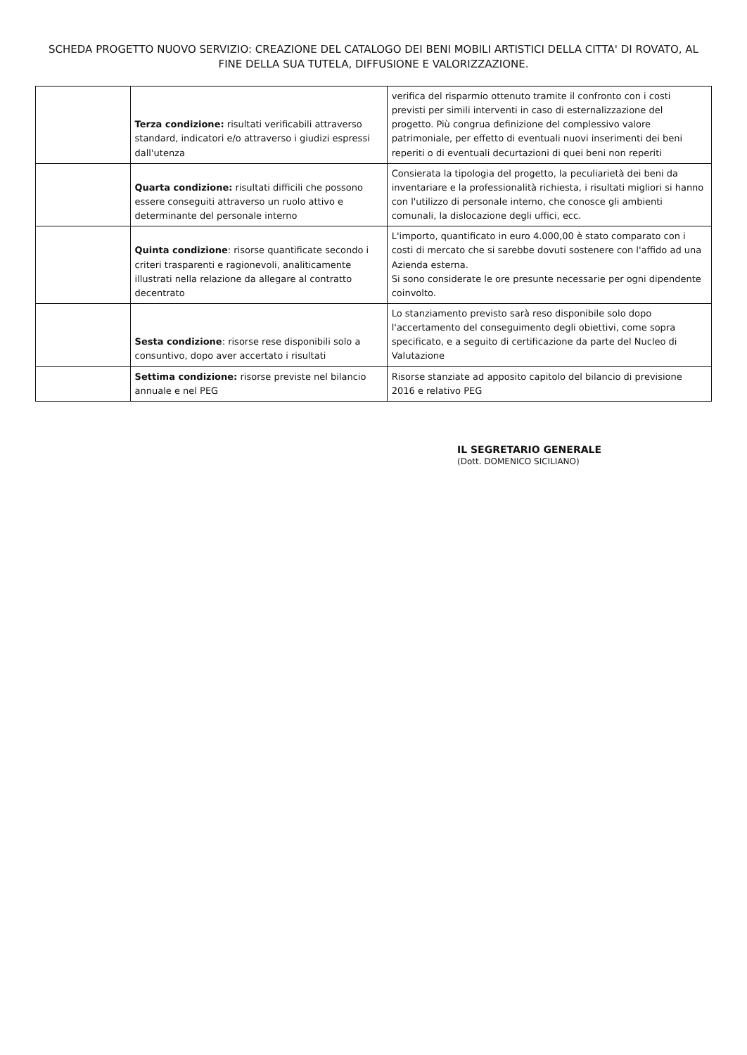SCHEDA PROGETTO NUOVO SERVIZIO: CREAZIONE DEL CATALOGO DEI BENI MOBILI ARTISTICI DELLA CITTA' DI ROVATO, AL FINE DELLA SUA TUTELA, DIFFUSIONE E VALORIZZAZIONE.
| | Terza condizione: risultati verificabili attraverso standard, indicatori e/o attraverso i giudizi espressi dall'utenza | verifica del risparmio ottenuto tramite il confronto con i costi previsti per simili interventi in caso di esternalizzazione del progetto. Più congrua definizione del complessivo valore patrimoniale, per effetto di eventuali nuovi inserimenti dei beni reperiti o di eventuali decurtazioni di quei beni non reperiti |
| | Quarta condizione: risultati difficili che possono essere conseguiti attraverso un ruolo attivo e determinante del personale interno | Consierata la tipologia del progetto, la peculiarietà dei beni da inventariare e la professionalità richiesta, i risultati migliori si hanno con l'utilizzo di personale interno, che conosce gli ambienti comunali, la dislocazione degli uffici, ecc. |
| | Quinta condizione : risorse quantificate secondo i criteri trasparenti e ragionevoli, analiticamente illustrati nella relazione da allegare al contratto decentrato | L'importo, quantificato in euro 4.000,00 è stato comparato con i costi di mercato che si sarebbe dovuti sostenere con l'affido ad una Azienda esterna. Si sono considerate le ore presunte necessarie per ogni dipendente coinvolto. |
| | Sesta condizione : risorse rese disponibili solo a consuntivo, dopo aver accertato i risultati | Lo stanziamento previsto sarà reso disponibile solo dopo l'accertamento del conseguimento degli obiettivi, come sopra specificato, e a seguito di certificazione da parte del Nucleo di Valutazione |
| | Settima condizione: risorse previste nel bilancio annuale e nel PEG | Risorse stanziate ad apposito capitolo del bilancio di previsione 2016 e relativo PEG |
IL SEGRETARIO GENERALE
(Dott. DOMENICO SICILIANO)